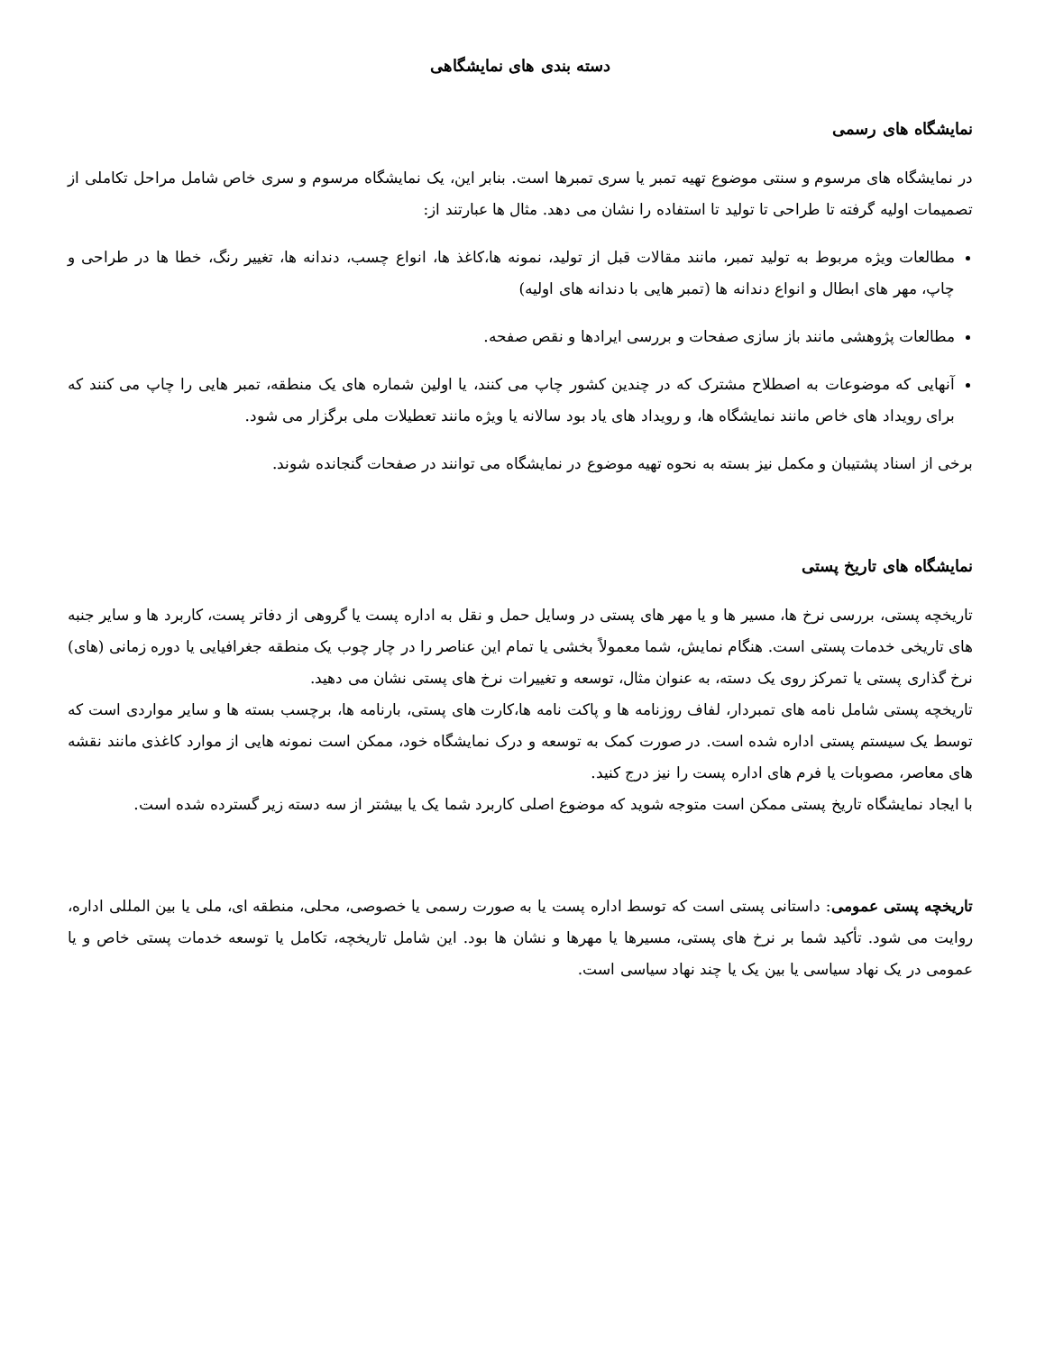دسته بندی های نمایشگاهی
نمایشگاه های رسمی
در نمایشگاه های مرسوم و سنتی موضوع تهیه تمبر یا سری تمبرها است. بنابر این، یک نمایشگاه مرسوم و سری خاص شامل مراحل تکاملی از تصمیمات اولیه گرفته تا طراحی تا تولید تا استفاده را نشان می دهد. مثال ها عبارتند از:
مطالعات ویژه مربوط به تولید تمبر، مانند مقالات قبل از تولید، نمونه ها،کاغذ ها، انواع چسب، دندانه ها، تغییر رنگ، خطا ها در طراحی و چاپ، مهر های ابطال و انواع دندانه ها (تمبر هایی با دندانه های اولیه)
مطالعات پژوهشی مانند باز سازی صفحات و بررسی ایرادها و نقص صفحه.
آنهایی که موضوعات به اصطلاح مشترک که در چندین کشور چاپ می کنند، یا اولین شماره های یک منطقه، تمبر هایی را چاپ می کنند که برای رویداد های خاص مانند نمایشگاه ها، و رویداد های یاد بود سالانه یا ویژه مانند تعطیلات ملی برگزار می شود.
برخی از اسناد پشتیبان و مکمل نیز بسته به نحوه تهیه موضوع در نمایشگاه می توانند در صفحات گنجانده شوند.
نمایشگاه های تاریخ پستی
تاریخچه پستی، بررسی نرخ ها، مسیر ها و یا مهر های پستی در وسایل حمل و نقل به اداره پست یا گروهی از دفاتر پست، کاربرد ها و سایر جنبه های تاریخی خدمات پستی است. هنگام نمایش، شما معمولاً بخشی یا تمام این عناصر را در چار چوب یک منطقه جغرافیایی یا دوره زمانی (های) نرخ گذاری پستی یا تمرکز روی یک دسته، به عنوان مثال، توسعه و تغییرات نرخ های پستی نشان می دهید.
تاریخچه پستی شامل نامه های تمبردار، لفاف روزنامه ها و پاکت نامه ها،کارت های پستی، بارنامه ها، برچسب بسته ها و سایر مواردی است که توسط یک سیستم پستی اداره شده است. در صورت کمک به توسعه و درک نمایشگاه خود، ممکن است نمونه هایی از موارد کاغذی مانند نقشه های معاصر، مصوبات یا فرم های اداره پست را نیز درج کنید.
با ایجاد نمایشگاه تاریخ پستی ممکن است متوجه شوید که موضوع اصلی کاربرد شما یک یا بیشتر از سه دسته زیر گسترده شده است.
تاریخچه پستی عمومی: داستانی پستی است که توسط اداره پست یا به صورت رسمی یا خصوصی، محلی، منطقه ای، ملی یا بین المللی اداره، روایت می شود. تأکید شما بر نرخ های پستی، مسیرها یا مهرها و نشان ها بود. این شامل تاریخچه، تکامل یا توسعه خدمات پستی خاص و یا عمومی در یک نهاد سیاسی یا بین یک یا چند نهاد سیاسی است.